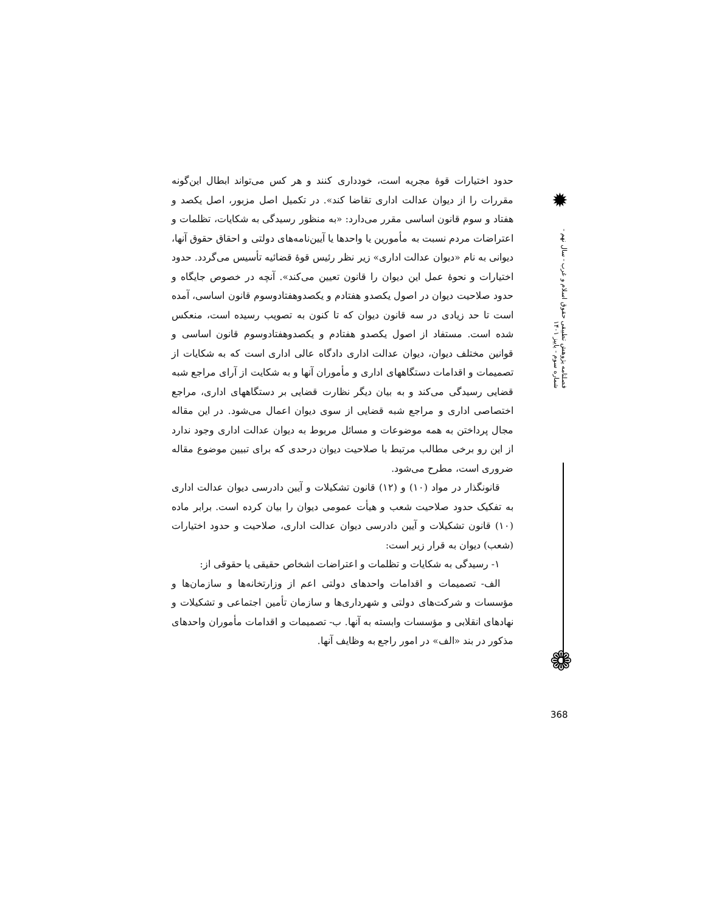✹
فصلنامه پژوهش تطبیقی حقوق اسلام و غرب - سال نهم - شماره سوم - پاییز ۱۴۰۱
❁
حدود اختیارات قوۀ مجریه است، خودداری کنند و هر کس می‌تواند ابطال این‌گونه مقررات را از دیوان عدالت اداری تقاضا کند». در تکمیل اصل مزبور، اصل یکصد و هفتاد و سوم قانون اساسی مقرر می‌دارد: «به منظور رسیدگی به شکایات، تظلمات و اعتراضات مردم نسبت به مأمورین یا واحدها یا آیین‌نامه‌های دولتی و احقاق حقوق آنها، دیوانی به نام «دیوان عدالت اداری» زیر نظر رئیس قوۀ قضائیه تأسیس می‌گردد. حدود اختیارات و نحوۀ عمل این دیوان را قانون تعیین می‌کند». آنچه در خصوص جایگاه و حدود صلاحیت دیوان در اصول یکصدو هفتادم و یکصدوهفتادوسوم قانون اساسی، آمده است تا حد زیادی در سه قانون دیوان که تا کنون به تصویب رسیده است، منعکس شده است. مستفاد از اصول یکصدو هفتادم و یکصدوهفتادوسوم قانون اساسی و قوانین مختلف دیوان، دیوان عدالت اداری دادگاه عالی اداری است که به شکایات از تصمیمات و اقدامات دستگاههای اداری و مأموران آنها و به شکایت از آرای مراجع شبه قضایی رسیدگی می‌کند و به بیان دیگر نظارت قضایی بر دستگاههای اداری، مراجع اختصاصی اداری و مراجع شبه قضایی از سوی دیوان اعمال می‌شود. در این مقاله مجال پرداختن به همه موضوعات و مسائل مربوط به دیوان عدالت اداری وجود ندارد از این رو برخی مطالب مرتبط با صلاحیت دیوان درحدی که برای تبیین موضوع مقاله ضروری است، مطرح می‌شود.
قانونگذار در مواد (۱۰) و (۱۲) قانون تشکیلات و آیین دادرسی دیوان عدالت اداری به تفکیک حدود صلاحیت شعب و هیأت عمومی دیوان را بیان کرده است. برابر ماده (۱۰) قانون تشکیلات و آیین دادرسی دیوان عدالت اداری، صلاحیت و حدود اختیارات (شعب) دیوان به قرار زیر است:
۱- رسیدگی به شکایات و تظلمات و اعتراضات اشخاص حقیقی یا حقوقی از:
الف- تصمیمات و اقدامات واحدهای دولتی اعم از وزارتخانه‌ها و سازمان‌ها و مؤسسات و شرکت‌های دولتی و شهرداری‌ها و سازمان تأمین اجتماعی و تشکیلات و نهادهای انقلابی و مؤسسات وابسته به آنها. ب- تصمیمات و اقدامات مأموران واحدهای مذکور در بند «الف» در امور راجع به وظایف آنها.
368